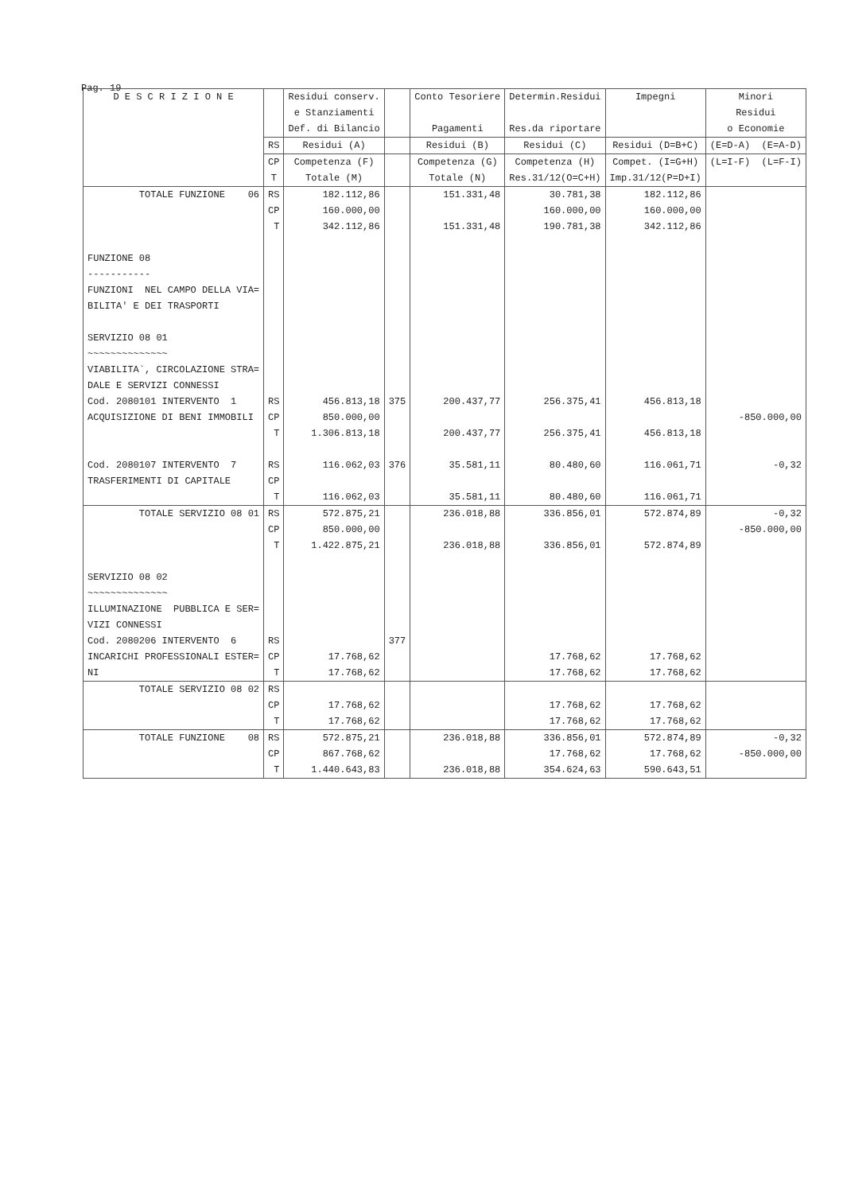Pag. 19
| D E S C R I Z I O N E | | Residui conserv. e Stanziamenti Def. di Bilancio | | Conto Tesoriere Pagamenti | Determin.Residui Res.da riportare | Impegni | Minori Residui o Economie |
| --- | --- | --- | --- | --- | --- | --- | --- |
| | RS | Residui (A) | | Residui (B) | Residui (C) | Residui (D=B+C) | (E=D-A) (E=A-D) |
| | CP T | Competenza (F) Totale (M) | | Competenza (G) Totale (N) | Competenza (H) Res.31/12(O=C+H) | Compet. (I=G+H) Imp.31/12(P=D+I) | (L=I-F) (L=F-I) |
| TOTALE FUNZIONE 06 | RS CP T | 182.112,86 160.000,00 342.112,86 | | 151.331,48 151.331,48 | 30.781,38 160.000,00 190.781,38 | 182.112,86 160.000,00 342.112,86 | |
| FUNZIONE 08 ----------- FUNZIONI NEL CAMPO DELLA VIA= BILITA' E DEI TRASPORTI SERVIZIO 08 01 ~~~~~~~~~~~~~~ VIABILITA`, CIRCOLAZIONE STRA= DALE E SERVIZI CONNESSI | | | | | | | |
| Cod. 2080101 INTERVENTO 1 ACQUISIZIONE DI BENI IMMOBILI | RS CP T | 456.813,18 850.000,00 1.306.813,18 | 375 | 200.437,77 200.437,77 | 256.375,41 256.375,41 | 456.813,18 456.813,18 | -850.000,00 |
| Cod. 2080107 INTERVENTO 7 TRASFERIMENTI DI CAPITALE | RS CP T | 116.062,03 116.062,03 | 376 | 35.581,11 35.581,11 | 80.480,60 80.480,60 | 116.061,71 116.061,71 | -0,32 |
| TOTALE SERVIZIO 08 01 | RS CP T | 572.875,21 850.000,00 1.422.875,21 | | 236.018,88 236.018,88 | 336.856,01 336.856,01 | 572.874,89 572.874,89 | -0,32 -850.000,00 |
| SERVIZIO 08 02 ~~~~~~~~~~~~~~ ILLUMINAZIONE PUBBLICA E SER= VIZI CONNESSI | | | | | | | |
| Cod. 2080206 INTERVENTO 6 INCARICHI PROFESSIONALI ESTER= NI | RS CP T | 17.768,62 17.768,62 | 377 | | 17.768,62 17.768,62 | 17.768,62 17.768,62 | |
| TOTALE SERVIZIO 08 02 | RS CP T | 17.768,62 17.768,62 | | | 17.768,62 17.768,62 | 17.768,62 17.768,62 | |
| TOTALE FUNZIONE 08 | RS CP T | 572.875,21 867.768,62 1.440.643,83 | | 236.018,88 236.018,88 | 336.856,01 17.768,62 354.624,63 | 572.874,89 17.768,62 590.643,51 | -0,32 -850.000,00 |